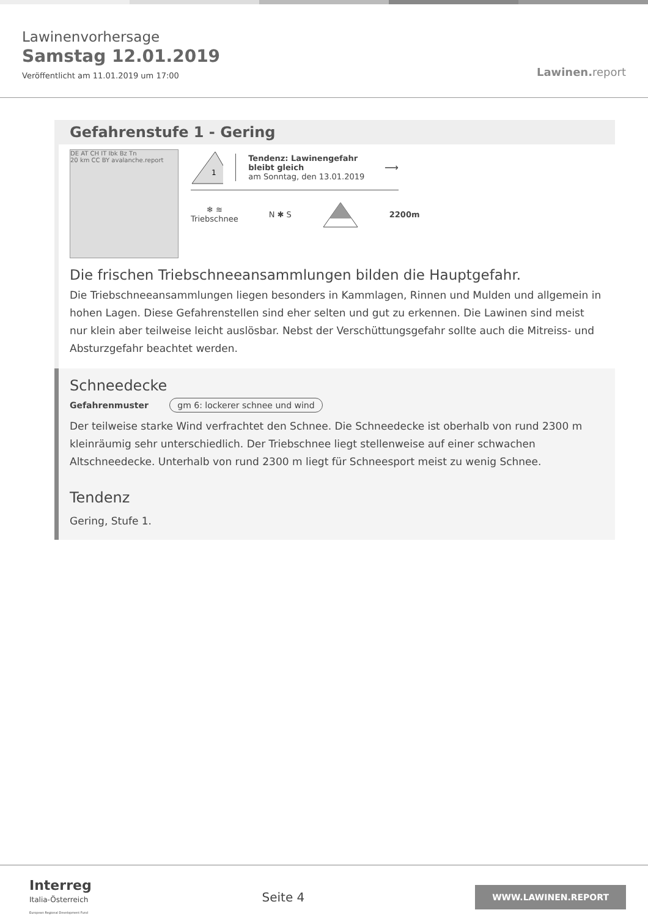Lawinenvorhersage
Samstag 12.01.2019
Veröffentlicht am 11.01.2019 um 17:00
Lawinen. report
Gefahrenstufe 1 - Gering
DE AT CH IT Ibk Bz Tn
20 km CC BY avalanche.report
1
Tendenz: Lawinengefahr bleibt gleich
am Sonntag, den 13.01.2019
⟶
❄ ≋
Triebschnee
N ✱ S 2200m
Die frischen Triebschneeansammlungen bilden die Hauptgefahr.
Die Triebschneeansammlungen liegen besonders in Kammlagen, Rinnen und Mulden und allgemein in hohen Lagen. Diese Gefahrenstellen sind eher selten und gut zu erkennen. Die Lawinen sind meist nur klein aber teilweise leicht auslösbar. Nebst der Verschüttungsgefahr sollte auch die Mitreiss- und Absturzgefahr beachtet werden.
Schneedecke
Gefahrenmuster gm 6: lockerer schnee und wind
Der teilweise starke Wind verfrachtet den Schnee. Die Schneedecke ist oberhalb von rund 2300 m kleinräumig sehr unterschiedlich. Der Triebschnee liegt stellenweise auf einer schwachen Altschneedecke. Unterhalb von rund 2300 m liegt für Schneesport meist zu wenig Schnee.
Tendenz
Gering, Stufe 1.
Interreg
Italia-Österreich
European Regional Development Fund
Seite 4
WWW.LAWINEN.REPORT